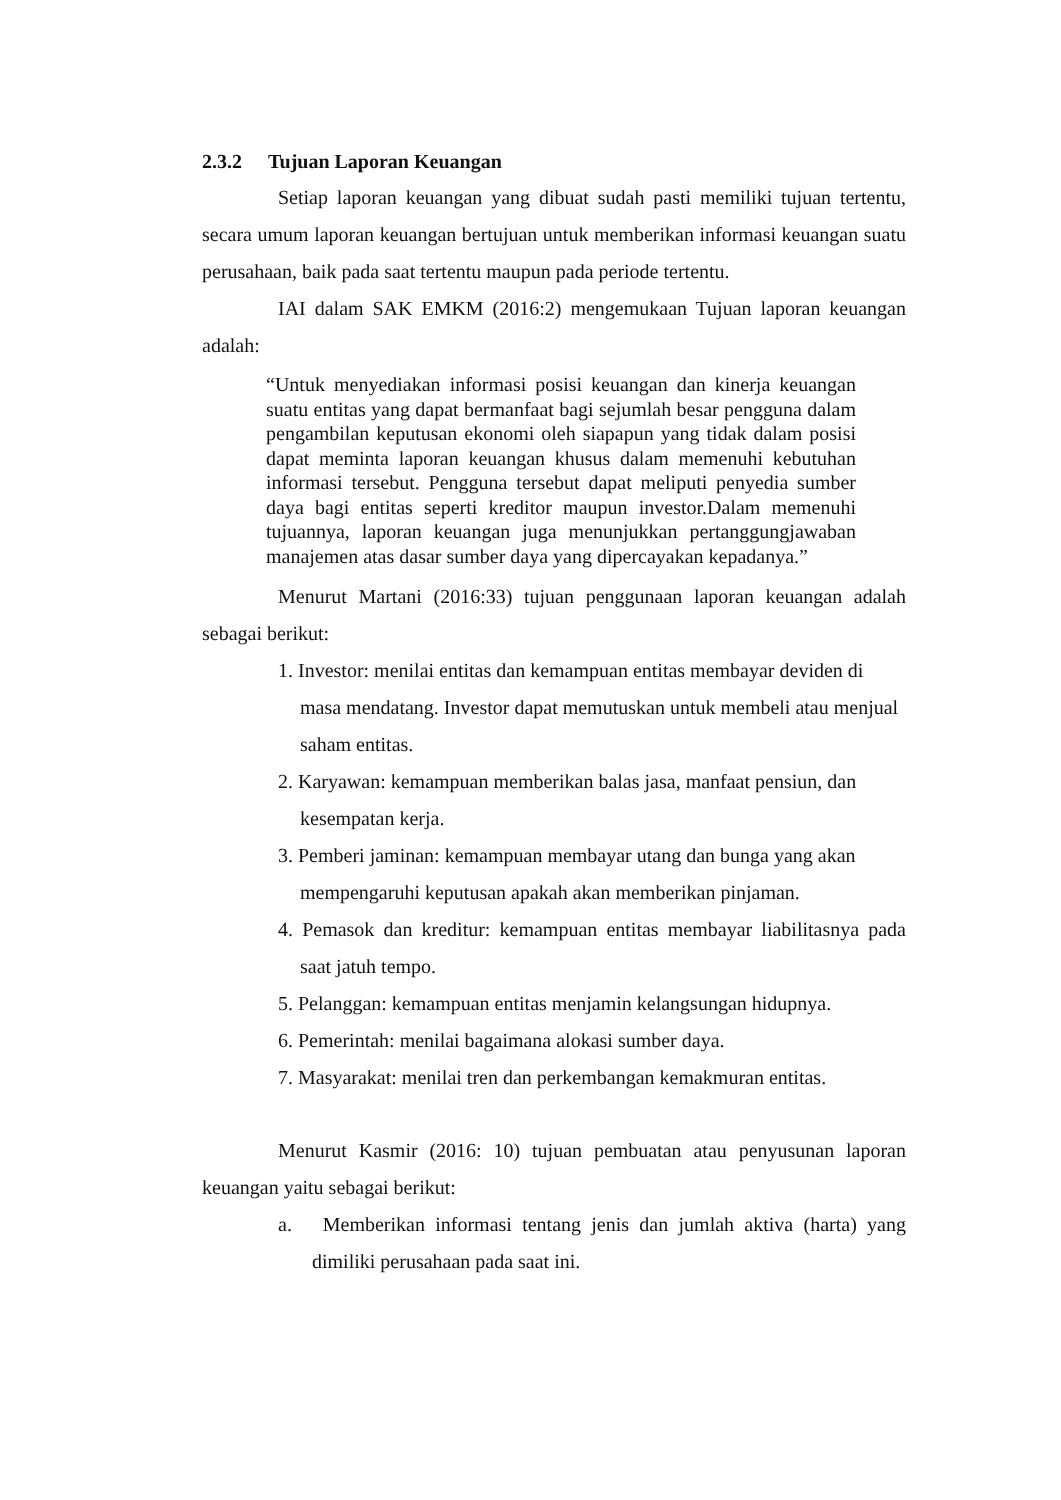2.3.2 Tujuan Laporan Keuangan
Setiap laporan keuangan yang dibuat sudah pasti memiliki tujuan tertentu, secara umum laporan keuangan bertujuan untuk memberikan informasi keuangan suatu perusahaan, baik pada saat tertentu maupun pada periode tertentu.
IAI dalam SAK EMKM (2016:2) mengemukaan Tujuan laporan keuangan adalah:
“Untuk menyediakan informasi posisi keuangan dan kinerja keuangan suatu entitas yang dapat bermanfaat bagi sejumlah besar pengguna dalam pengambilan keputusan ekonomi oleh siapapun yang tidak dalam posisi dapat meminta laporan keuangan khusus dalam memenuhi kebutuhan informasi tersebut. Pengguna tersebut dapat meliputi penyedia sumber daya bagi entitas seperti kreditor maupun investor.Dalam memenuhi tujuannya, laporan keuangan juga menunjukkan pertanggungjawaban manajemen atas dasar sumber daya yang dipercayakan kepadanya.”
Menurut Martani (2016:33) tujuan penggunaan laporan keuangan adalah sebagai berikut:
1. Investor: menilai entitas dan kemampuan entitas membayar deviden di masa mendatang. Investor dapat memutuskan untuk membeli atau menjual saham entitas.
2. Karyawan: kemampuan memberikan balas jasa, manfaat pensiun, dan kesempatan kerja.
3. Pemberi jaminan: kemampuan membayar utang dan bunga yang akan mempengaruhi keputusan apakah akan memberikan pinjaman.
4. Pemasok dan kreditur: kemampuan entitas membayar liabilitasnya pada saat jatuh tempo.
5. Pelanggan: kemampuan entitas menjamin kelangsungan hidupnya.
6. Pemerintah: menilai bagaimana alokasi sumber daya.
7. Masyarakat: menilai tren dan perkembangan kemakmuran entitas.
Menurut Kasmir (2016: 10) tujuan pembuatan atau penyusunan laporan keuangan yaitu sebagai berikut:
a. Memberikan informasi tentang jenis dan jumlah aktiva (harta) yang dimiliki perusahaan pada saat ini.